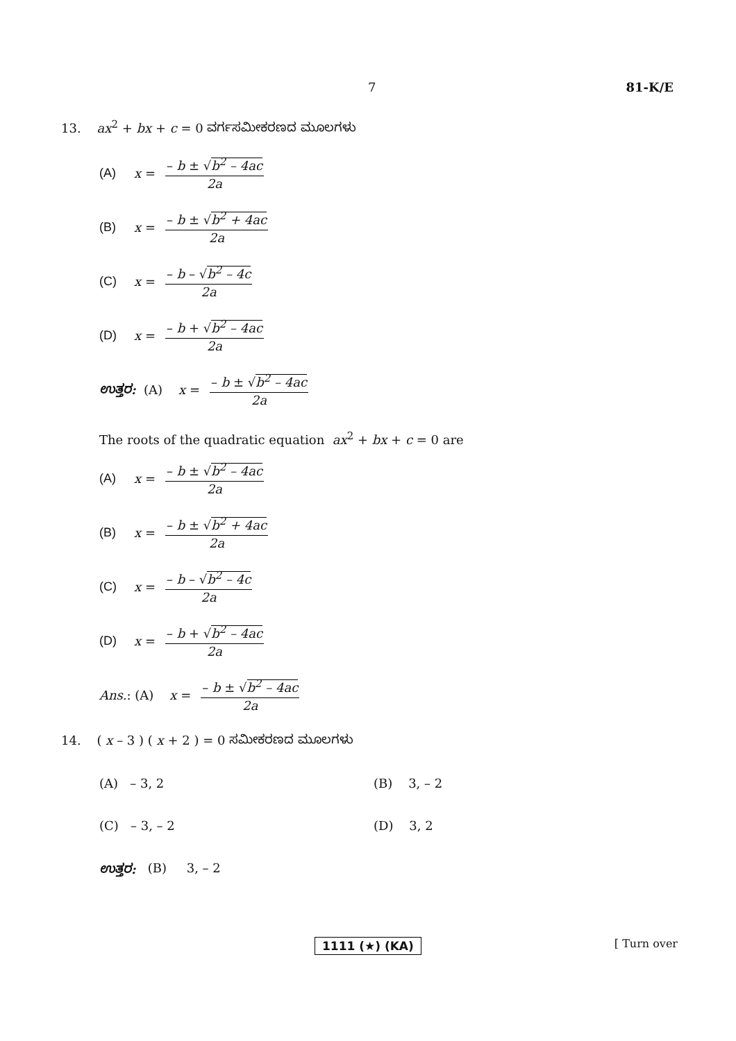7 81-K/E
13. ax<sup>2</sup> + bx + c = 0 ವರ್ಗಸಮೀಕರಣದ ಮೂಲಗಳು
(A) x = – b ± √b<sup>2</sup> – 4ac 2a
(B) x = – b ± √b<sup>2</sup> + 4ac 2a
(C) x = – b – √b<sup>2</sup> – 4c 2a
(D) x = – b + √b<sup>2</sup> – 4ac 2a
ಉತ್ತರ: (A) x = – b ± √b<sup>2</sup> – 4ac 2a
The roots of the quadratic equation ax<sup>2</sup> + bx + c = 0 are
(A) x = – b ± √b<sup>2</sup> – 4ac 2a
(B) x = – b ± √b<sup>2</sup> + 4ac 2a
(C) x = – b – √b<sup>2</sup> – 4c 2a
(D) x = – b + √b<sup>2</sup> – 4ac 2a
Ans. : (A) x = – b ± √b<sup>2</sup> – 4ac 2a
14. ( x – 3 ) ( x + 2 ) = 0 ಸಮೀಕರಣದ ಮೂಲಗಳು
(A) – 3, 2 (B) 3, – 2
(C) – 3, – 2 (D) 3, 2
ಉತ್ತರ: (B) 3, – 2
1111 (★) (KA) [ Turn over